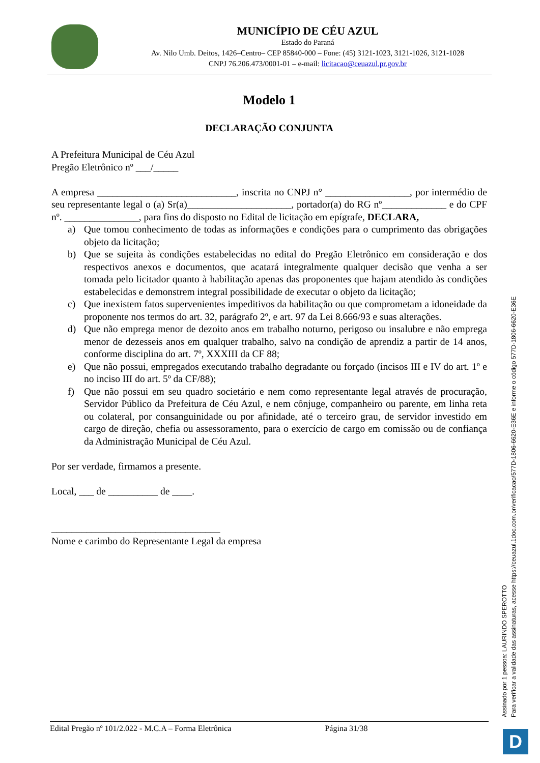MUNICÍPIO DE CÉU AZUL
Estado do Paraná
Av. Nilo Umb. Deitos, 1426–Centro– CEP 85840-000 – Fone: (45) 3121-1023, 3121-1026, 3121-1028
CNPJ 76.206.473/0001-01 – e-mail: licitacao@ceuazul.pr.gov.br
Modelo 1
DECLARAÇÃO CONJUNTA
A Prefeitura Municipal de Céu Azul
Pregão Eletrônico nº ___/_____
A empresa ____________________________, inscrita no CNPJ n° _________________, por intermédio de seu representante legal o (a) Sr(a)_____________________, portador(a) do RG nº_____________ e do CPF nº. _______________, para fins do disposto no Edital de licitação em epígrafe, DECLARA,
a) Que tomou conhecimento de todas as informações e condições para o cumprimento das obrigações objeto da licitação;
b) Que se sujeita às condições estabelecidas no edital do Pregão Eletrônico em consideração e dos respectivos anexos e documentos, que acatará integralmente qualquer decisão que venha a ser tomada pelo licitador quanto à habilitação apenas das proponentes que hajam atendido às condições estabelecidas e demonstrem integral possibilidade de executar o objeto da licitação;
c) Que inexistem fatos supervenientes impeditivos da habilitação ou que comprometam a idoneidade da proponente nos termos do art. 32, parágrafo 2º, e art. 97 da Lei 8.666/93 e suas alterações.
d) Que não emprega menor de dezoito anos em trabalho noturno, perigoso ou insalubre e não emprega menor de dezesseis anos em qualquer trabalho, salvo na condição de aprendiz a partir de 14 anos, conforme disciplina do art. 7º, XXXIII da CF 88;
e) Que não possui, empregados executando trabalho degradante ou forçado (incisos III e IV do art. 1º e no inciso III do art. 5º da CF/88);
f) Que não possui em seu quadro societário e nem como representante legal através de procuração, Servidor Público da Prefeitura de Céu Azul, e nem cônjuge, companheiro ou parente, em linha reta ou colateral, por consanguinidade ou por afinidade, até o terceiro grau, de servidor investido em cargo de direção, chefia ou assessoramento, para o exercício de cargo em comissão ou de confiança da Administração Municipal de Céu Azul.
Por ser verdade, firmamos a presente.
Local, ___ de __________ de ____.
__________________________________
Nome e carimbo do Representante Legal da empresa
Edital Pregão nº 101/2.022 - M.C.A – Forma Eletrônica Página 31/38
Assinado por 1 pessoa: LAURINDO SPEROTTO
Para verificar a validade das assinaturas, acesse https://ceuazul.1doc.com.br/verificacao/577D-1806-6620-E36E e informe o código 577D-1806-6620-E36E
D